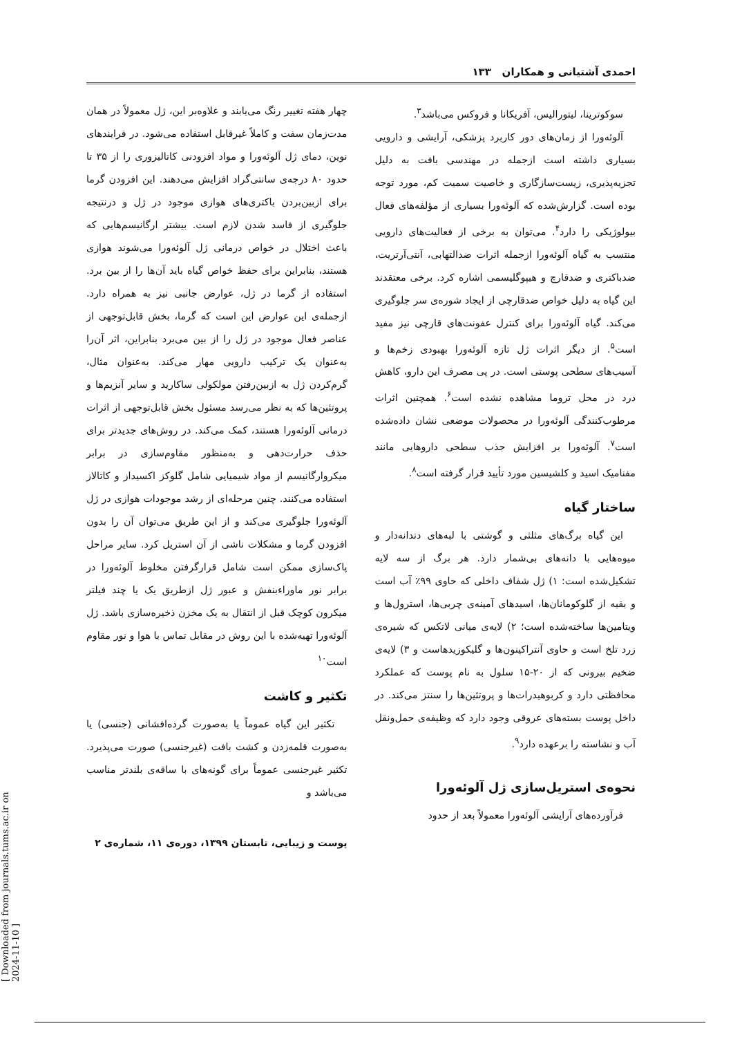احمدی آشتیانی و همکاران ۱۳۳
سوکوترینا، لیتورالیس، آفریکانا و فروکس می‌باشد<sup>۳</sup>.
آلوئه‌ورا از زمان‌های دور کاربرد پزشکی، آرایشی و دارویی بسیاری داشته است ازجمله در مهندسی بافت به دلیل تجزیه‌پذیری، زیست‌سازگاری و خاصیت سمیت کم، مورد توجه بوده است. گزارش‌شده که آلوئه‌ورا بسیاری از مؤلفه‌های فعال بیولوژیکی را دارد<sup>۴</sup>. می‌توان به برخی از فعالیت‌های دارویی منتسب به گیاه آلوئه‌ورا ازجمله اثرات ضدالتهابی، آنتی‌آرتریت، ضدباکتری و ضدقارچ و هیپوگلیسمی اشاره کرد. برخی معتقدند این گیاه به دلیل خواص ضدقارچی از ایجاد شوره‌ی سر جلوگیری می‌کند. گیاه آلوئه‌ورا برای کنترل عفونت‌های قارچی نیز مفید است<sup>۵</sup>. از دیگر اثرات ژل تازه آلوئه‌ورا بهبودی زخم‌ها و آسیب‌های سطحی پوستی است. در پی مصرف این دارو، کاهش درد در محل تروما مشاهده نشده است<sup>۶</sup>. همچنین اثرات مرطوب‌کنندگی آلوئه‌ورا در محصولات موضعی نشان داده‌شده است<sup>۷</sup>. آلوئه‌ورا بر افزایش جذب سطحی داروهایی مانند مفنامیک اسید و کلشیسین مورد تأیید قرار گرفته است<sup>۸</sup>.
ساختار گیاه
این گیاه برگ‌های مثلثی و گوشتی با لبه‌های دندانه‌دار و میوه‌هایی با دانه‌های بی‌شمار دارد. هر برگ از سه لایه تشکیل‌شده است: ۱) ژل شفاف داخلی که حاوی ۹۹٪ آب است و بقیه از گلوکومانان‌ها، اسیدهای آمینه‌ی چربی‌ها، استرول‌ها و ویتامین‌ها ساخته‌شده است؛ ۲) لایه‌ی میانی لاتکس که شیره‌ی زرد تلخ است و حاوی آنتراکینون‌ها و گلیکوزیدهاست و ۳) لایه‌ی ضخیم بیرونی که از ۲۰-۱۵ سلول به نام پوست که عملکرد محافظتی دارد و کربوهیدرات‌ها و پروتئین‌ها را سنتز می‌کند. در داخل پوست بسته‌های عروقی وجود دارد که وظیفه‌ی حمل‌ونقل آب و نشاسته را برعهده دارد<sup>۹</sup>.
نحوه‌ی استریل‌سازی ژل آلوئه‌ورا
فرآورده‌های آرایشی آلوئه‌ورا معمولاً بعد از حدود
چهار هفته تغییر رنگ می‌یابند و علاوه‌بر این، ژل معمولاً در همان مدت‌زمان سفت و کاملاً غیرقابل استفاده می‌شود. در فرایندهای نوین، دمای ژل آلوئه‌ورا و مواد افزودنی کاتالیزوری را از ۳۵ تا حدود ۸۰ درجه‌ی سانتی‌گراد افزایش می‌دهند. این افزودن گرما برای ازبین‌بردن باکتری‌های هوازی موجود در ژل و درنتیجه جلوگیری از فاسد شدن لازم است. بیشتر ارگانیسم‌هایی که باعث اختلال در خواص درمانی ژل آلوئه‌ورا می‌شوند هوازی هستند، بنابراین برای حفظ خواص گیاه باید آن‌ها را از بین برد. استفاده از گرما در ژل، عوارض جانبی نیز به همراه دارد. ازجمله‌ی این عوارض این است که گرما، بخش قابل‌توجهی از عناصر فعال موجود در ژل را از بین می‌برد بنابراین، اثر آن‌را به‌عنوان یک ترکیب دارویی مهار می‌کند. به‌عنوان مثال، گرم‌کردن ژل به ازبین‌رفتن مولکولی ساکارید و سایر آنزیم‌ها و پروتئین‌ها که به نظر می‌رسد مسئول بخش قابل‌توجهی از اثرات درمانی آلوئه‌ورا هستند، کمک می‌کند. در روش‌های جدیدتر برای حذف حرارت‌دهی و به‌منظور مقاوم‌سازی در برابر میکروارگانیسم از مواد شیمیایی شامل گلوکز اکسیداز و کاتالاز استفاده می‌کنند. چنین مرحله‌ای از رشد موجودات هوازی در ژل آلوئه‌ورا جلوگیری می‌کند و از این طریق می‌توان آن را بدون افزودن گرما و مشکلات ناشی از آن استریل کرد. سایر مراحل پاک‌سازی ممکن است شامل قرارگرفتن مخلوط آلوئه‌ورا در برابر نور ماوراءبنفش و عبور ژل ازطریق یک یا چند فیلتر میکرون کوچک قبل از انتقال به یک مخزن ذخیره‌سازی باشد. ژل آلوئه‌ورا تهیه‌شده با این روش در مقابل تماس با هوا و نور مقاوم است<sup>۱۰</sup>
تکثیر و کاشت
تکثیر این گیاه عموماً یا به‌صورت گرده‌افشانی (جنسی) یا به‌صورت قلمه‌زدن و کشت بافت (غیرجنسی) صورت می‌پذیرد. تکثیر غیرجنسی عموماً برای گونه‌های با ساقه‌ی بلندتر مناسب می‌باشد و
پوست و زیبایی، تابستان ۱۳۹۹، دوره‌ی ۱۱، شماره‌ی ۲
[ Downloaded from journals.tums.ac.ir on 2024-11-10 ]